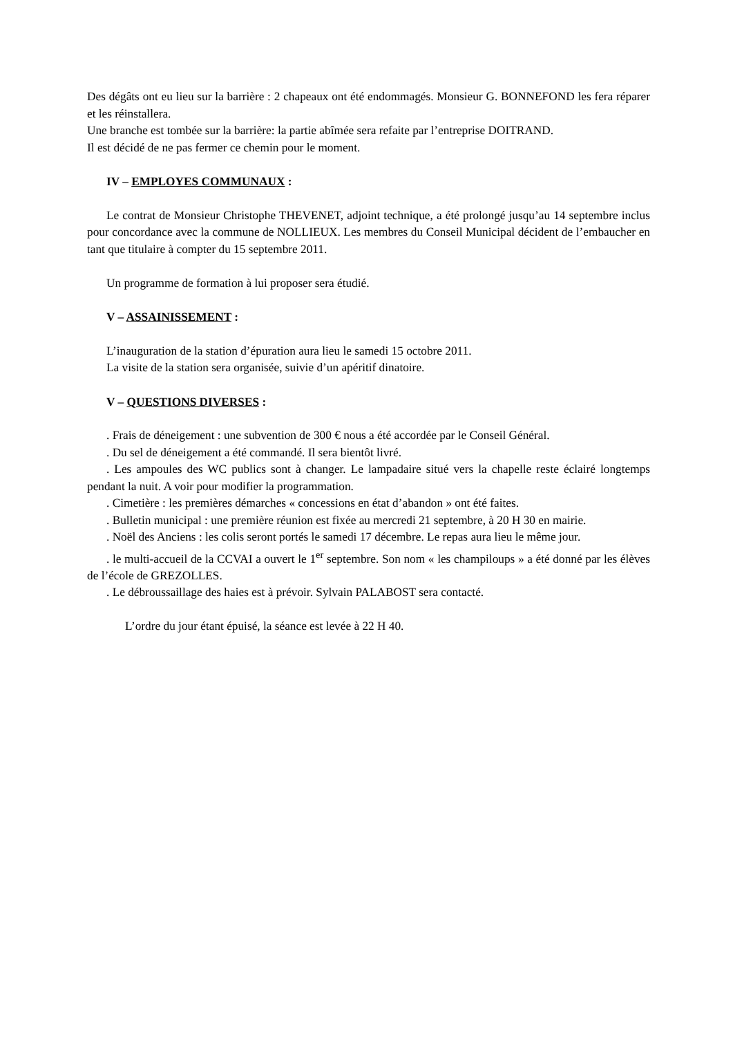Des dégâts ont eu lieu sur la barrière : 2 chapeaux ont été endommagés. Monsieur G. BONNEFOND les fera réparer et les réinstallera.
Une branche est tombée sur la barrière: la partie abîmée sera refaite par l’entreprise DOITRAND.
Il est décidé de ne pas fermer ce chemin pour le moment.
IV – EMPLOYES COMMUNAUX :
Le contrat de Monsieur Christophe THEVENET, adjoint technique, a été prolongé jusqu’au 14 septembre inclus pour concordance avec la commune de NOLLIEUX. Les membres du Conseil Municipal décident de l’embaucher en tant que titulaire à compter du 15 septembre 2011.
Un programme de formation à lui proposer sera étudié.
V – ASSAINISSEMENT :
L’inauguration de la station d’épuration aura lieu le samedi 15 octobre 2011.
La visite de la station sera organisée, suivie d’un apéritif dinatoire.
V – QUESTIONS DIVERSES :
. Frais de déneigement : une subvention de 300 € nous a été accordée par le Conseil Général.
. Du sel de déneigement a été commandé. Il sera bientôt livré.
. Les ampoules des WC publics sont à changer. Le lampadaire situé vers la chapelle reste éclairé longtemps pendant la nuit. A voir pour modifier la programmation.
. Cimetière : les premières démarches « concessions en état d’abandon » ont été faites.
. Bulletin municipal : une première réunion est fixée au mercredi 21 septembre, à 20 H 30 en mairie.
. Noël des Anciens : les colis seront portés le samedi 17 décembre. Le repas aura lieu le même jour.
. le multi-accueil de la CCVAI a ouvert le 1<sup>er</sup> septembre. Son nom « les champiloups » a été donné par les élèves de l’école de GREZOLLES.
. Le débroussaillage des haies est à prévoir. Sylvain PALABOST sera contacté.
L’ordre du jour étant épuisé, la séance est levée à 22 H 40.